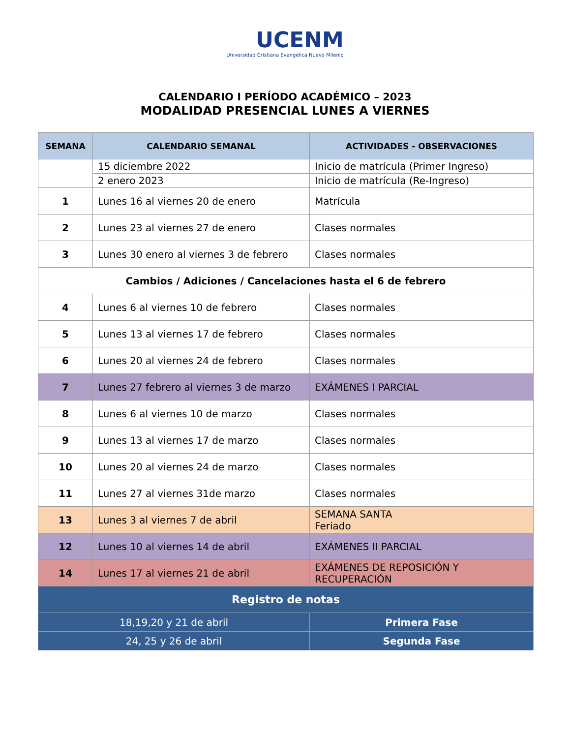UCENM
Universidad Cristiana Evangélica Nuevo Milenio
CALENDARIO I PERÍODO ACADÉMICO – 2023
MODALIDAD PRESENCIAL LUNES A VIERNES
| SEMANA | CALENDARIO SEMANAL | ACTIVIDADES - OBSERVACIONES |
| --- | --- | --- |
| | 15 diciembre 2022 | Inicio de matrícula (Primer Ingreso) |
| | 2 enero 2023 | Inicio de matrícula (Re-Ingreso) |
| 1 | Lunes 16 al viernes 20 de enero | Matrícula |
| 2 | Lunes 23 al viernes 27 de enero | Clases normales |
| 3 | Lunes 30 enero al viernes 3 de febrero | Clases normales |
| Cambios / Adiciones / Cancelaciones hasta el 6 de febrero | | |
| 4 | Lunes 6 al viernes 10 de febrero | Clases normales |
| 5 | Lunes 13 al viernes 17 de febrero | Clases normales |
| 6 | Lunes 20 al viernes 24 de febrero | Clases normales |
| 7 | Lunes 27 febrero al viernes 3 de marzo | EXÁMENES I PARCIAL |
| 8 | Lunes 6 al viernes 10 de marzo | Clases normales |
| 9 | Lunes 13 al viernes 17 de marzo | Clases normales |
| 10 | Lunes 20 al viernes 24 de marzo | Clases normales |
| 11 | Lunes 27 al viernes 31de marzo | Clases normales |
| 13 | Lunes 3 al viernes 7 de abril | SEMANA SANTA Feriado |
| 12 | Lunes 10 al viernes 14 de abril | EXÁMENES II PARCIAL |
| 14 | Lunes 17 al viernes 21 de abril | EXÁMENES DE REPOSICIÓN Y RECUPERACIÓN |
| Registro de notas | | |
| 18,19,20 y 21 de abril | | Primera Fase |
| 24, 25 y 26 de abril | | Segunda Fase |